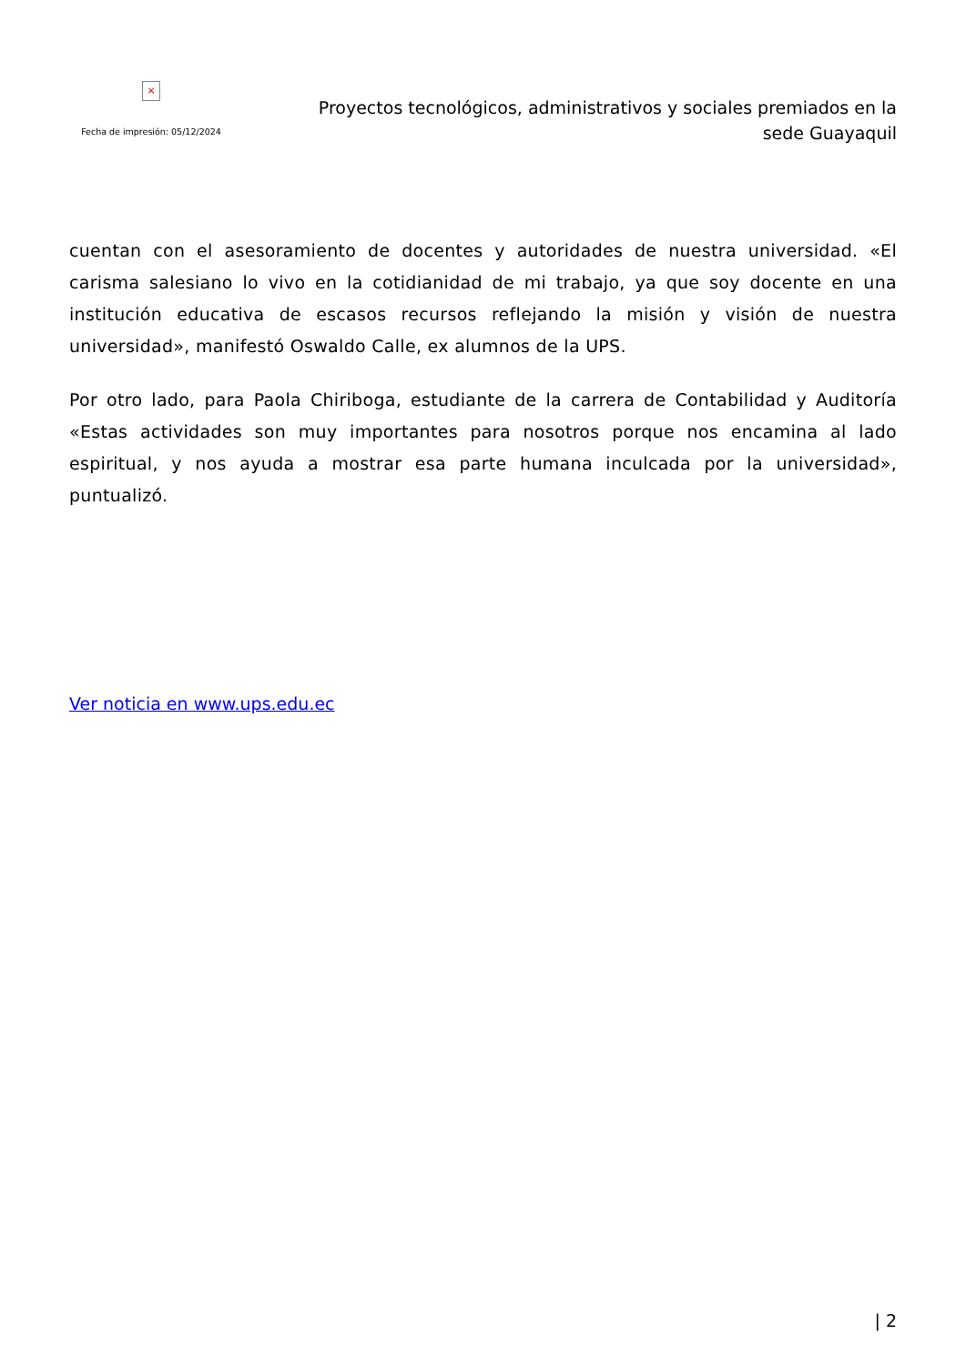×
Fecha de impresión: 05/12/2024
Proyectos tecnológicos, administrativos y sociales premiados en la sede Guayaquil
cuentan con el asesoramiento de docentes y autoridades de nuestra universidad. «El carisma salesiano lo vivo en la cotidianidad de mi trabajo, ya que soy docente en una institución educativa de escasos recursos reflejando la misión y visión de nuestra universidad», manifestó Oswaldo Calle, ex alumnos de la UPS.
Por otro lado, para Paola Chiriboga, estudiante de la carrera de Contabilidad y Auditoría «Estas actividades son muy importantes para nosotros porque nos encamina al lado espiritual, y nos ayuda a mostrar esa parte humana inculcada por la universidad», puntualizó.
Ver noticia en www.ups.edu.ec
| 2